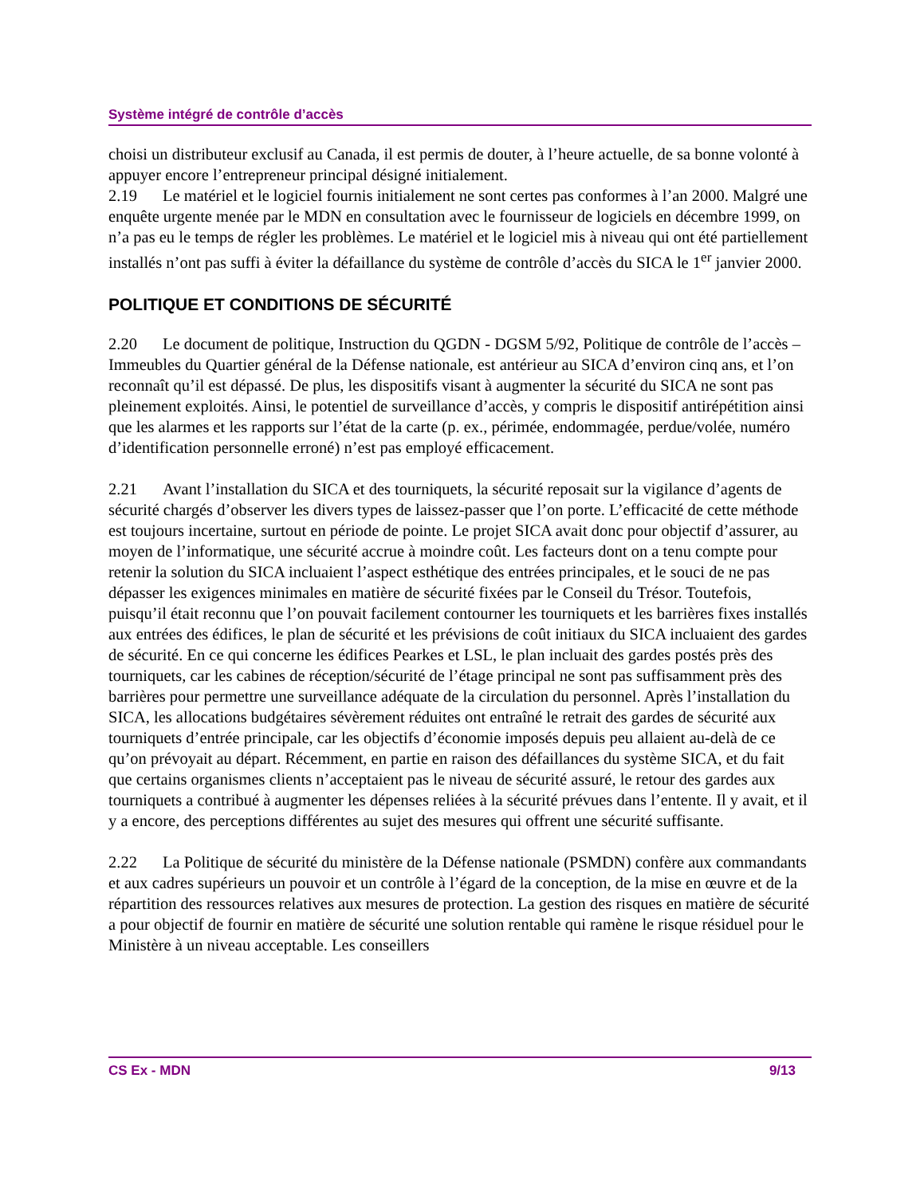Système intégré de contrôle d’accès
choisi un distributeur exclusif au Canada, il est permis de douter, à l’heure actuelle, de sa bonne volonté à appuyer encore l’entrepreneur principal désigné initialement.
2.19 Le matériel et le logiciel fournis initialement ne sont certes pas conformes à l’an 2000. Malgré une enquête urgente menée par le MDN en consultation avec le fournisseur de logiciels en décembre 1999, on n’a pas eu le temps de régler les problèmes. Le matériel et le logiciel mis à niveau qui ont été partiellement installés n’ont pas suffi à éviter la défaillance du système de contrôle d’accès du SICA le 1<sup>er</sup> janvier 2000.
POLITIQUE ET CONDITIONS DE SÉCURITÉ
2.20 Le document de politique, Instruction du QGDN - DGSM 5/92, Politique de contrôle de l’accès – Immeubles du Quartier général de la Défense nationale, est antérieur au SICA d’environ cinq ans, et l’on reconnaît qu’il est dépassé. De plus, les dispositifs visant à augmenter la sécurité du SICA ne sont pas pleinement exploités. Ainsi, le potentiel de surveillance d’accès, y compris le dispositif antirépétition ainsi que les alarmes et les rapports sur l’état de la carte (p. ex., périmée, endommagée, perdue/volée, numéro d’identification personnelle erroné) n’est pas employé efficacement.
2.21 Avant l’installation du SICA et des tourniquets, la sécurité reposait sur la vigilance d’agents de sécurité chargés d’observer les divers types de laissez-passer que l’on porte. L’efficacité de cette méthode est toujours incertaine, surtout en période de pointe. Le projet SICA avait donc pour objectif d’assurer, au moyen de l’informatique, une sécurité accrue à moindre coût. Les facteurs dont on a tenu compte pour retenir la solution du SICA incluaient l’aspect esthétique des entrées principales, et le souci de ne pas dépasser les exigences minimales en matière de sécurité fixées par le Conseil du Trésor. Toutefois, puisqu’il était reconnu que l’on pouvait facilement contourner les tourniquets et les barrières fixes installés aux entrées des édifices, le plan de sécurité et les prévisions de coût initiaux du SICA incluaient des gardes de sécurité. En ce qui concerne les édifices Pearkes et LSL, le plan incluait des gardes postés près des tourniquets, car les cabines de réception/sécurité de l’étage principal ne sont pas suffisamment près des barrières pour permettre une surveillance adéquate de la circulation du personnel. Après l’installation du SICA, les allocations budgétaires sévèrement réduites ont entraîné le retrait des gardes de sécurité aux tourniquets d’entrée principale, car les objectifs d’économie imposés depuis peu allaient au-delà de ce qu’on prévoyait au départ. Récemment, en partie en raison des défaillances du système SICA, et du fait que certains organismes clients n’acceptaient pas le niveau de sécurité assuré, le retour des gardes aux tourniquets a contribué à augmenter les dépenses reliées à la sécurité prévues dans l’entente. Il y avait, et il y a encore, des perceptions différentes au sujet des mesures qui offrent une sécurité suffisante.
2.22 La Politique de sécurité du ministère de la Défense nationale (PSMDN) confère aux commandants et aux cadres supérieurs un pouvoir et un contrôle à l’égard de la conception, de la mise en œuvre et de la répartition des ressources relatives aux mesures de protection. La gestion des risques en matière de sécurité a pour objectif de fournir en matière de sécurité une solution rentable qui ramène le risque résiduel pour le Ministère à un niveau acceptable. Les conseillers
CS Ex - MDN 9/13